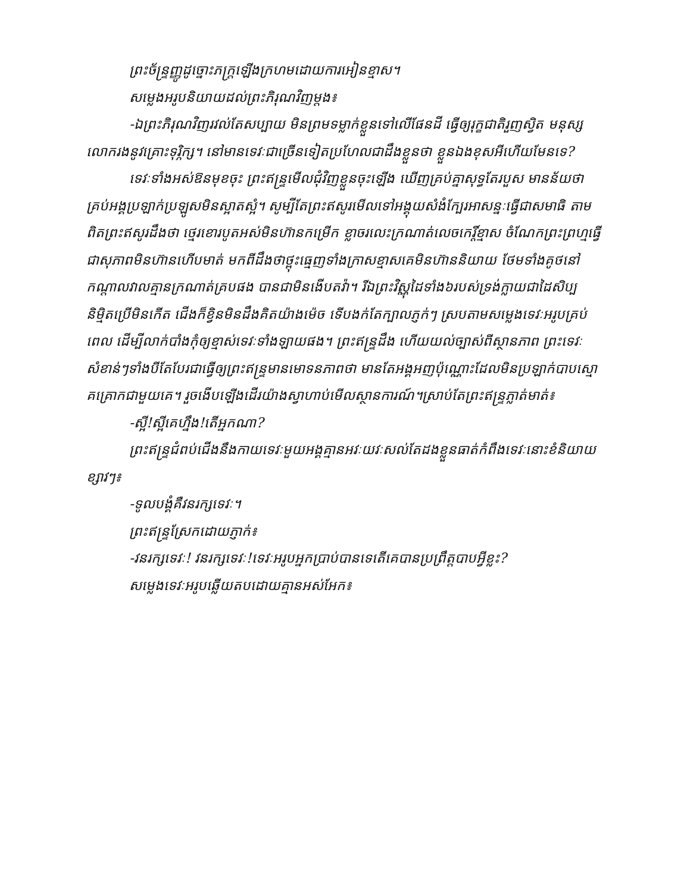ព្រះច័ន្ទ្រញ្ញូដូច្នោះភក្ត្រឡើងក្រហមដោយការអៀនខ្មាស។
សម្លេងអរូបនិយាយដល់ព្រះភិរុណវិញម្តង៖
-ឯព្រះភិរុណវិញរវល់តែសប្បាយ មិនព្រមទម្លាក់ខ្លួនទៅលើផែនដី ធ្វើឲ្យរុក្ខជាតិរួញស្វិត មនុស្សលោករងនូវគ្រោះទុរ្ភិក្ស។ នៅមានទេវៈជាច្រើនទៀតប្រហែលជាដឹងខ្លួនថា ខ្លួនឯងខុសអីហើយមែនទេ?
ទេវៈទាំងអស់ឱនមុខចុះ ព្រះឥន្ទ្រមើលជុំវិញខ្លួនចុះឡើង ឃើញគ្រប់គ្នាសុទ្ធតែរបួស មានន័យថា គ្រប់អង្គប្រឡាក់ប្រឡូសមិនស្អាតស្អំ។ សូម្បីតែព្រះឥសូរមើលទៅអង្គុយសំងំក្បែរអាសន្នៈធ្វើជាសមាធិ តាមពិតព្រះឥសូរដឹងថា ថ្មេរខោរបូតអស់មិនហ៊ានកម្រើក ខ្លាចរលេះក្រណាត់លេចកេរ្តិ៍ខ្មាស ចំណែកព្រះព្រហ្មធ្វើជាសុភាពមិនហ៊ានហើបមាត់ មកពីដឹងថាថ្ពុះធ្មេញទាំងក្រាសខ្មាសគេមិនហ៊ាននិយាយ ថែមទាំងគូថនៅកណ្តាលវាលគ្មានក្រណាត់គ្របផង បានជាមិនងើបតវ៉ា។ រីឯព្រះវិស្ណុដៃទាំង៦របស់ទ្រង់ក្លាយជាដៃសិប្បនិម្មិតប្រើមិនកើត ជើងក៏ខ្វិនមិនដឹងគិតយ៉ាងម៉េច ទើបងក់តែក្បាលភ្ញក់ៗ ស្របតាមសម្លេងទេវៈអរូបគ្រប់ពេល ដើម្បីលាក់បាំងកុំឲ្យខ្មាស់ទេវៈទាំងឡាយផង។ ព្រះឥន្ទ្រដឹង ហើយយល់ច្បាស់ពីស្ថានភាព ព្រះទេវៈសំខាន់ៗទាំងបីតែបែរជាធ្វើឲ្យព្រះឥន្ទ្រមានមោទនភាពថា មានតែអង្គអញប៉ុណ្ណោះដែលមិនប្រឡាក់បាបស្មោគគ្រោកជាមួយគេ។ រួចងើបឡើងដើរយ៉ាងស្វាហាប់មើលស្ថានការណ៍។ស្រាប់តែព្រះឥន្ទ្រភ្លាត់មាត់៖
-ស្អី!ស្អីគេហ្នឹង!តើអ្នកណា?
ព្រះឥន្ទ្រជំពប់ជើងនឹងកាយទេវៈមួយអង្គគ្មានអវៈយវៈសល់តែដងខ្លួនធាត់កំពឹងទេវៈនោះខំនិយាយខ្សាវៗ៖
-ទូលបង្គំគឺវនរក្សទេវៈ។
ព្រះឥន្ទ្រស្រែកដោយភ្ញាក់៖
-វនរក្សទេវៈ! វនរក្សទេវៈ!ទេវៈអរូបអ្នកប្រាប់បានទេតើគេបានប្រព្រឹត្តបាបអ្វីខ្លះ?
សម្លេងទេវៈអរូបឆ្លើយតបដោយគ្មានអស់អែក៖